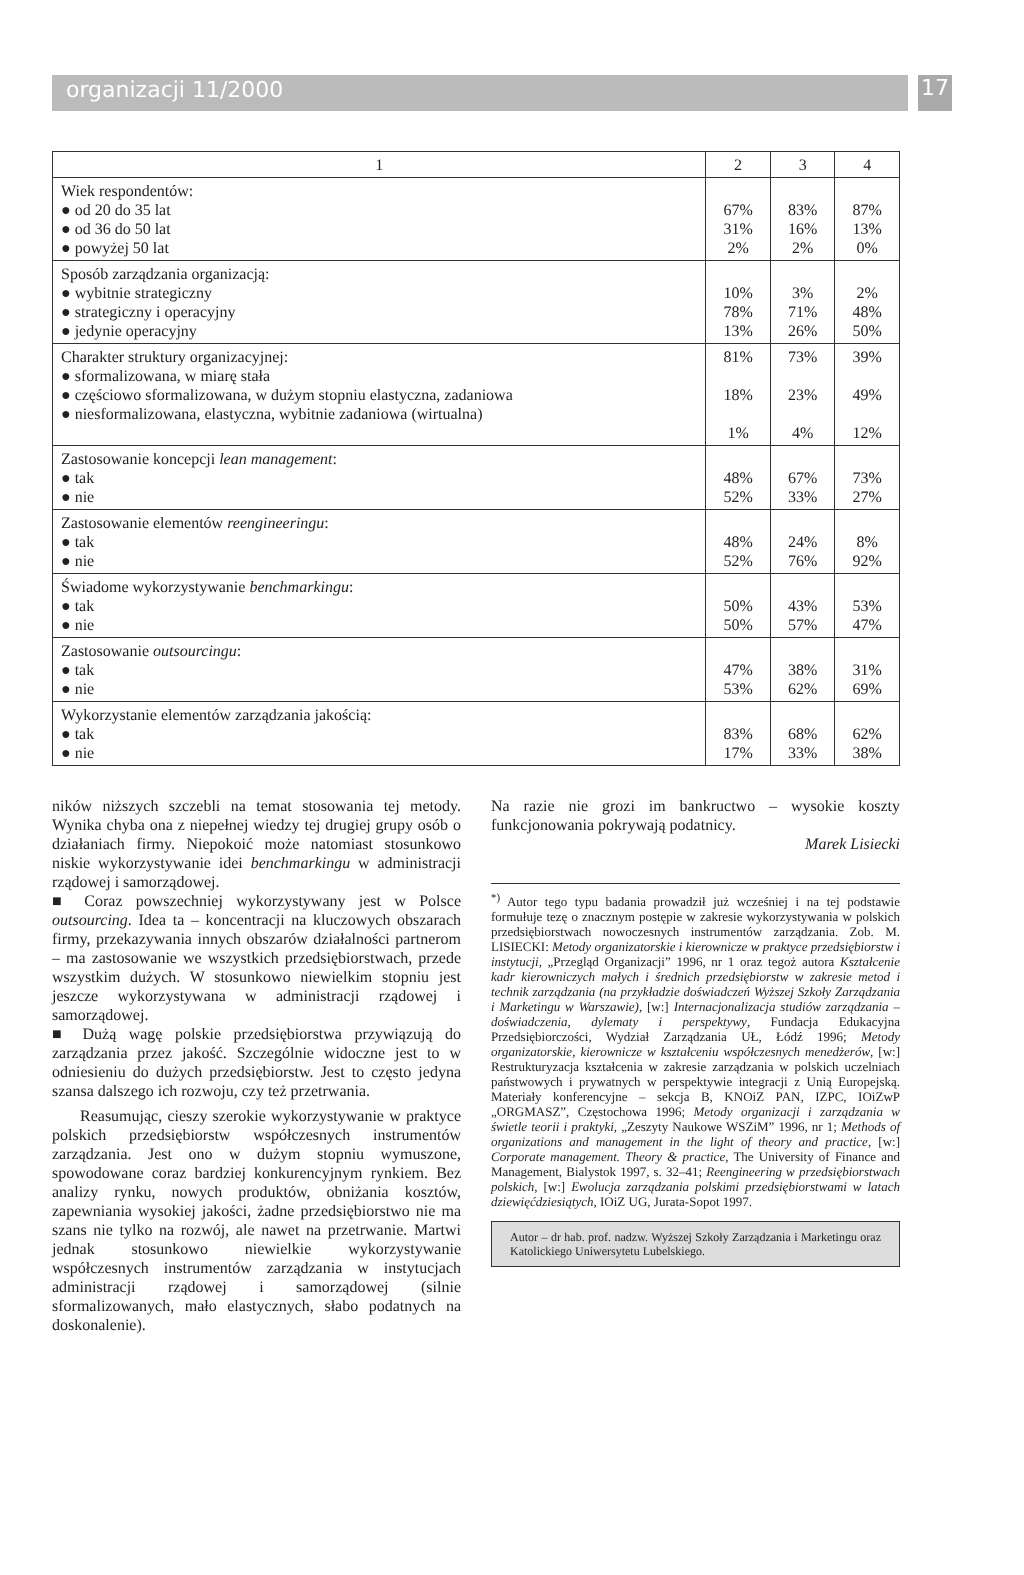organizacji 11/2000 17
| 1 | 2 | 3 | 4 |
| --- | --- | --- | --- |
| Wiek respondentów: ● od 20 do 35 lat ● od 36 do 50 lat ● powyżej 50 lat | 67% 31% 2% | 83% 16% 2% | 87% 13% 0% |
| Sposób zarządzania organizacją: ● wybitnie strategiczny ● strategiczny i operacyjny ● jedynie operacyjny | 10% 78% 13% | 3% 71% 26% | 2% 48% 50% |
| Charakter struktury organizacyjnej: ● sformalizowana, w miarę stała ● częściowo sformalizowana, w dużym stopniu elastyczna, zadaniowa ● niesformalizowana, elastyczna, wybitnie zadaniowa (wirtualna) | 81% 18% 1% | 73% 23% 4% | 39% 49% 12% |
| Zastosowanie koncepcji lean management : ● tak ● nie | 48% 52% | 67% 33% | 73% 27% |
| Zastosowanie elementów reengineeringu : ● tak ● nie | 48% 52% | 24% 76% | 8% 92% |
| Świadome wykorzystywanie benchmarkingu : ● tak ● nie | 50% 50% | 43% 57% | 53% 47% |
| Zastosowanie outsourcingu : ● tak ● nie | 47% 53% | 38% 62% | 31% 69% |
| Wykorzystanie elementów zarządzania jakością: ● tak ● nie | 83% 17% | 68% 33% | 62% 38% |
ników niższych szczebli na temat stosowania tej metody. Wynika chyba ona z niepełnej wiedzy tej drugiej grupy osób o działaniach firmy. Niepokoić może natomiast stosunkowo niskie wykorzystywanie idei benchmarkingu w administracji rządowej i samorządowej.
■ Coraz powszechniej wykorzystywany jest w Polsce outsourcing. Idea ta – koncentracji na kluczowych obszarach firmy, przekazywania innych obszarów działalności partnerom – ma zastosowanie we wszystkich przedsiębiorstwach, przede wszystkim dużych. W stosunkowo niewielkim stopniu jest jeszcze wykorzystywana w administracji rządowej i samorządowej.
■ Dużą wagę polskie przedsiębiorstwa przywiązują do zarządzania przez jakość. Szczególnie widoczne jest to w odniesieniu do dużych przedsiębiorstw. Jest to często jedyna szansa dalszego ich rozwoju, czy też przetrwania.
Reasumując, cieszy szerokie wykorzystywanie w praktyce polskich przedsiębiorstw współczesnych instrumentów zarządzania. Jest ono w dużym stopniu wymuszone, spowodowane coraz bardziej konkurencyjnym rynkiem. Bez analizy rynku, nowych produktów, obniżania kosztów, zapewniania wysokiej jakości, żadne przedsiębiorstwo nie ma szans nie tylko na rozwój, ale nawet na przetrwanie. Martwi jednak stosunkowo niewielkie wykorzystywanie współczesnych instrumentów zarządzania w instytucjach administracji rządowej i samorządowej (silnie sformalizowanych, mało elastycznych, słabo podatnych na doskonalenie).
Na razie nie grozi im bankructwo – wysokie koszty funkcjonowania pokrywają podatnicy.
Marek Lisiecki
<sup>*)</sup> Autor tego typu badania prowadził już wcześniej i na tej podstawie formułuje tezę o znacznym postępie w zakresie wykorzystywania w polskich przedsiębiorstwach nowoczesnych instrumentów zarządzania. Zob. M. LISIECKI: Metody organizatorskie i kierownicze w praktyce przedsiębiorstw i instytucji, „Przegląd Organizacji” 1996, nr 1 oraz tegoż autora Kształcenie kadr kierowniczych małych i średnich przedsiębiorstw w zakresie metod i technik zarządzania (na przykładzie doświadczeń Wyższej Szkoły Zarządzania i Marketingu w Warszawie), [w:] Internacjonalizacja studiów zarządzania – doświadczenia, dylematy i perspektywy, Fundacja Edukacyjna Przedsiębiorczości, Wydział Zarządzania UŁ, Łódź 1996; Metody organizatorskie, kierownicze w kształceniu współczesnych menedżerów, [w:] Restrukturyzacja kształcenia w zakresie zarządzania w polskich uczelniach państwowych i prywatnych w perspektywie integracji z Unią Europejską. Materiały konferencyjne – sekcja B, KNOiZ PAN, IZPC, IOiZwP „ORGMASZ”, Częstochowa 1996; Metody organizacji i zarządzania w świetle teorii i praktyki, „Zeszyty Naukowe WSZiM” 1996, nr 1; Methods of organizations and management in the light of theory and practice, [w:] Corporate management. Theory & practice, The University of Finance and Management, Bialystok 1997, s. 32–41; Reengineering w przedsiębiorstwach polskich, [w:] Ewolucja zarządzania polskimi przedsiębiorstwami w latach dziewięćdziesiątych, IOiZ UG, Jurata-Sopot 1997.
Autor – dr hab. prof. nadzw. Wyższej Szkoły Zarządzania i Marketingu oraz Katolickiego Uniwersytetu Lubelskiego.